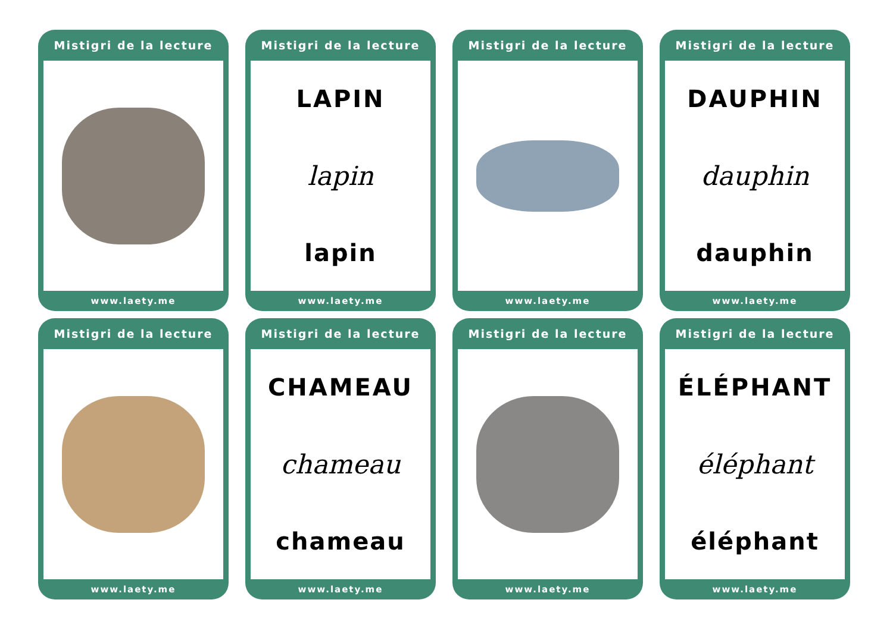Mistigri de la lecture
www.laety.me
Mistigri de la lecture
LAPIN
lapin
lapin
www.laety.me
Mistigri de la lecture
www.laety.me
Mistigri de la lecture
DAUPHIN
dauphin
dauphin
www.laety.me
Mistigri de la lecture
www.laety.me
Mistigri de la lecture
CHAMEAU
chameau
chameau
www.laety.me
Mistigri de la lecture
www.laety.me
Mistigri de la lecture
ÉLÉPHANT
éléphant
éléphant
www.laety.me